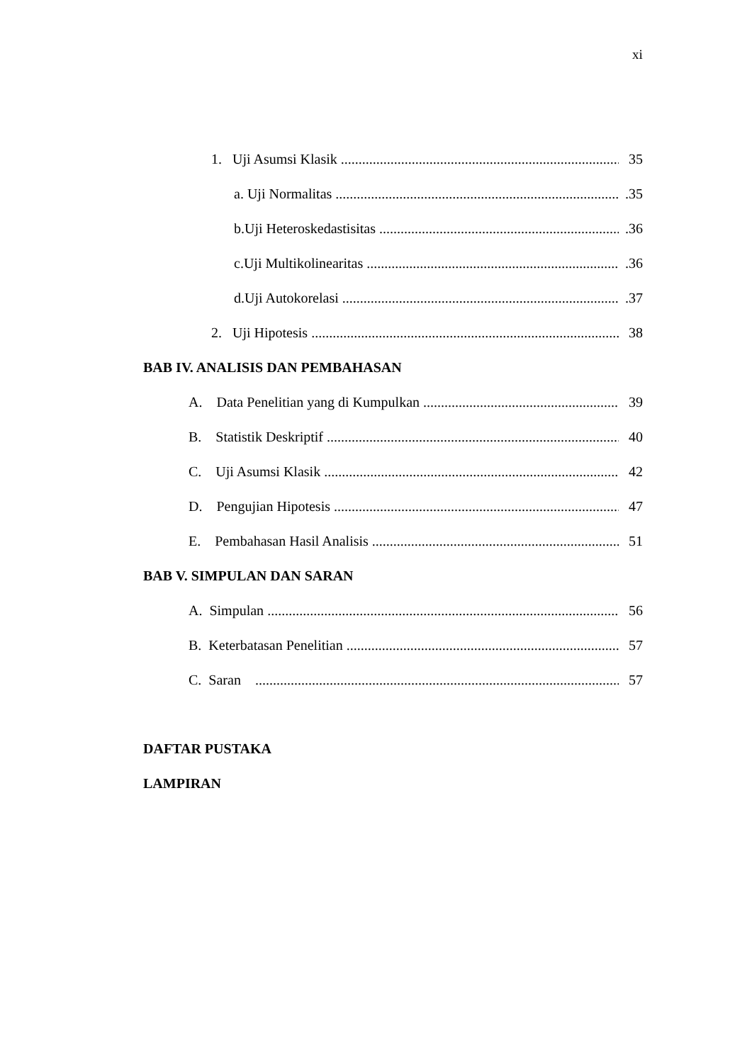xi
1. Uji Asumsi Klasik 35
a. Uji Normalitas.35
b.Uji Heteroskedastisitas.36
c.Uji Multikolinearitas.36
d.Uji Autokorelasi.37
2. Uji Hipotesis 38
BAB IV. ANALISIS DAN PEMBAHASAN
A. Data Penelitian yang di Kumpulkan 39
B. Statistik Deskriptif 40
C. Uji Asumsi Klasik 42
D. Pengujian Hipotesis 47
E. Pembahasan Hasil Analisis 51
BAB V. SIMPULAN DAN SARAN
A. Simpulan 56
B. Keterbatasan Penelitian 57
C. Saran 57
DAFTAR PUSTAKA
LAMPIRAN